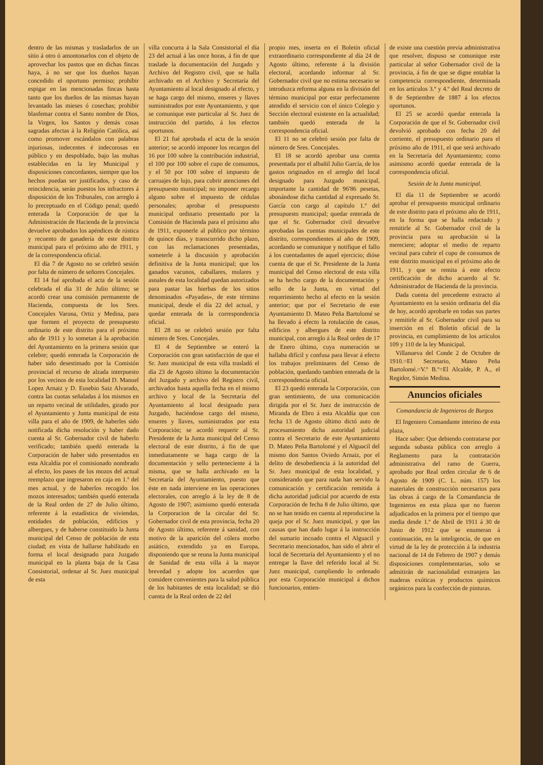dentro de las mismas y trasladarlos de un sitio á otro ó amontonarlos con el objeto de aprovechar los pastos que en dichas fincas haya, á no ser que los dueños hayan concedido el oportuno permiso; prohibir espigar en las mencionadas fincas hasta tanto que los dueños de las mismas hayan levantado las mieses ó cosechas; prohibir blasfemar contra el Santo nombre de Dios, la Virgen, los Santos y demás cosas sagradas afectas á la Religión Católica, así como promover escándalos con palabras injuriosas, indecentes é indecorosas en público y en despoblado, bajo las multas establecidas en la ley Municipal y disposiciones concordantes, siempre que los hechos puedan ser justificados, y caso de reincidencia, serán puestos los infractores á disposición de los Tribunales, con arreglo á lo preceptuado en el Código penal; quedó enterada la Corporación de que la Administración de Hacienda de la provincia devuelve aprobados los apéndices de rústica y recuento de ganadería de este distrito municipal para el próximo año de 1911, y de la correspondencia oficial.
El día 7 de Agosto no se celebró sesión por falta de número de señores Concejales.
El 14 fué aprobada el acta de la sesión celebrada el día 31 de Julio último; se acordó crear una comisión permanente de Hacienda, compuesta de los Sres. Concejales Varona, Ortiz y Medina, para que formen el proyecto de presupuesto ordinario de este distrito para el próximo año de 1911 y lo sometan á la aprobación del Ayuntamiento en la primera sesión que celebre; quedó enterada la Corporación de haber sido desestimado por la Comisión provincial el recurso de alzada interpuesto por los vecinos de esta localidad D. Manuel Lopez Arnaiz y D. Eusebio Saiz Alvarado, contra las cuotas señaladas á los mismos en un reparto vecinal de utilidades, girado por el Ayuntamiento y Junta municipal de esta villa para el año de 1909, de haberles sido notificada dicha resolución y haber dado cuenta al Sr. Gobernador civil de haberlo verificado; también quedó enterada la Corporación de haber sido presentados en esta Alcaldía por el comisionado nombrado al efecto, los pases de los mozos del actual reemplazo que ingresaron en caja en 1.º del mes actual, y de haberlos recogido los mozos interesados; también quedó enterada de la Real orden de 27 de Julio último, referente á la estadística de viviendas, entidades de población, edificios y albergues, y de haberse constituido la Junta municipal del Censo de población de esta ciudad; en vista de hallarse habilitado en forma el local designado para Juzgado municipal en la planta baja de la Casa Consistorial, ordenar al Sr. Juez municipal de esta
villa concurra á la Sala Consistorial el día 23 del actual á las once horas, á fin de que traslade la documentación del Juzgado y Archivo del Registro civil, que se halla archivado en el Archivo y Secretaría del Ayuntamiento al local designado al efecto, y se haga cargo del mismo, enseres y llaves suministrados por este Ayuntamiento, y que se comunique este particular al Sr. Juez de instrucción del partido, á los efectos oportunos.
El 21 fué aprobada el acta de la sesión anterior; se acordó imponer los recargos del 16 por 100 sobre la contribución industrial, el 100 por 100 sobre el cupo de consumos, y el 50 por 100 sobre el impuesto de carruajes de lujo, para cubrir atenciones del presupuesto municipal; no imponer recargo alguno sobre el impuesto de cédulas personales; aprobar el presupuesto municipal ordinario presentado por la Comisión de Hacienda para el próximo año de 1911, exponerle al público por término de quince días, y transcurrido dicho plazo, con las reclamaciones presentadas, someterle á la discusión y aprobación definitiva de la Junta municipal; que los ganados vacunos, caballares, mulares y asnales de esta localidad quedan autorizados para pastar las hierbas de los sitios denominados «Payadas», de este término municipal, desde el día 22 del actual, y quedar enterada de la correspondencia oficial.
El 28 no se celebró sesión por falta número de Sres. Concejales.
El 4 de Septiembre se enteró la Corporación con gran satisfacción de que el Sr. Juez municipal de esta villa trasladó el día 23 de Agosto último la documentación del Juzgado y archivo del Registro civil, archivados hasta aquella fecha en el mismo archivo y local de la Secretaría del Ayuntamiento al local designado para Juzgado, haciéndose cargo del mismo, enseres y llaves, suministrados por esta Corporación; se acordó requerir al Sr. Presidente de la Junta municipal del Censo electoral de este distrito, á fin de que inmediatamente se haga cargo de la documentación y sello perteneciente á la misma, que se halla archivado en la Secretaría del Ayuntamiento, puesto que éste en nada interviene en las operaciones electorales, con arreglo á la ley de 8 de Agosto de 1907; asimismo quedó enterada la Corporacion de la circular del Sr. Gobernador civil de esta provincia, fecha 20 de Agosto último, referente á sanidad, con motivo de la aparición del cólera morbo asiático, extendido ya en Europa, disponiendo que se reuna la Junta municipal de Sanidad de esta villa á la mayor brevedad y adopte los acuerdos que considere convenientes para la salud pública de los habitantes de esta localidad; se dió cuenta de la Real orden de 22 del
propio mes, inserta en el Boletín oficial extraordinario correspondiente al día 24 de Agosto último, referente á la división electoral, acordando informar al Sr. Gobernador civil que no estima necesario se introduzca reforma alguna en la división del término municipal por estar perfectamente atendido el servicio con el único Colegio y Sección electoral existente en la actualidad; también quedó enterada de la correspondencia oficial.
El 11 no se celebró sesión por falta de número de Sres. Concejales.
El 18 se acordó aprobar una cuenta presentada por el albañil Julio García, de los gastos originados en el arreglo del local designado para Juzgado municipal, importante la cantidad de 96'86 pesetas, abonándose dicha cantidad al expresado Sr. García con cargo al capítulo 1.º del presupuesto municipal; quedar enterada de que el Sr. Gobernador civil devuelve aprobadas las cuentas municipales de este distrito, correspondientes al año de 1909, acordando se comunique y notifique el fallo á los cuentadantes de aquel ejercicio; dióse cuenta de que el Sr. Presidente de la Junta municipal del Censo electoral de esta villa se ha hecho cargo de la documentación y sello de la Junta, en virtud del requerimiento hecho al efecto en la sesión anterior; que por el Secretario de este Ayuntamiento D. Mateo Peña Bartolomé se ha llevado á efecto la rotulación de casas, edificios y albergues de este distrito municipal, con arreglo á la Real orden de 17 de Enero último, cuya numeración se hallaba difícil y confusa para llevar á efecto los trabajos preliminares del Censo de población, quedando tambien enterada de la correspondencia oficial.
El 23 quedó enterada la Corporación, con gran sentimiento, de una comunicación dirigida por el Sr. Juez de instrucción de Miranda de Ebro á esta Alcaldía que con fecha 13 de Agosto último dictó auto de procesamiento dicha autoridad judicial contra el Secretario de este Ayuntamiento D. Mateo Peña Bartolomé y el Alguacil del mismo don Santos Oviedo Arnaiz, por el delito de desobediencia á la autoridad del Sr. Juez municipal de esta localidad, y considerando que para nada han servido la comunicación y certificación remitida á dicha autoridad judicial por acuerdo de esta Corporación de fecha 8 de Julio último, que no se han tenido en cuenta al reproducirse la queja por el Sr. Juez municipal, y que las causas que han dado lugar á la instrucción del sumario incoado contra el Alguacil y Secretario mencionados, han sido el abrir el local de Secretaría del Ayuntamiento y el no entregar la llave del referido local al Sr. Juez municipal, cumpliendo lo ordenado por esta Corporación municipal á dichos funcionarios, entien-
de existe una cuestión previa administrativa que resolver, dispuso se comunique este particular al señor Gobernador civil de la provincia, á fin de que se digne entablar la competencia correspondiente, determinada en los artículos 3.º y 4.º del Real decreto de 8 de Septiembre de 1887 á los efectos oportunos.
El 25 se acordó quedar enterada la Corporación de que el Sr. Gobernador civil devolvió aprobado con fecha 20 del corriente, el presupuesto ordinario para el próximo año de 1911, el que será archivado en la Secretaría del Ayuntamiento; como asimismo acordó quedar enterada de la correspondencia oficial.
Sesión de la Junta municipal.
El día 11 de Septiembre se acordó aprobar el presupuesto municipal ordinario de este distrito para el próximo año de 1911, en la forma que se halla redactado y remitirle al Sr. Gobernador civil de la provincia para su aprobación si la mereciere; adoptar el medio de reparto vecinal para cubrir el cupo de consumos de este distrito municipal en el próximo año de 1911, y que se remita á este efecto certificación de dicho acuerdo al Sr. Administrador de Hacienda de la provincia.
Dada cuenta del precedente extracto al Ayuntamiento en la sesión ordinaria del día de hoy, acordó aprobarle en todas sus partes y remitirle al Sr. Gobernador civil para su inserción en el Boletín oficial de la provincia, en cumplimiento de los artículos 109 y 110 de la ley Municipal.
Villanueva del Conde 2 de Octubre de 1910.=El Secretario, Mateo Peña Bartolomé.=V.º B.º=El Alcalde, P. A., el Regidor, Simón Medina.
Anuncios oficiales
Comandancia de Ingenieros de Burgos
El Ingeniero Comandante interino de esta plaza,
Hace saber: Que debiendo contratarse por segunda subasta pública con arreglo á Reglamento para la contratación administrativa del ramo de Guerra, aprobado por Real orden circular de 6 de Agosto de 1909 (C. L. núm. 157) los materiales de construcción necesarios para las obras á cargo de la Comandancia de Ingenieros en esta plaza que no fueron adjudicados en la primera por el tiempo que media desde 1.º de Abril de 1911 á 30 de Junio de 1912 que se enumeran á continuación, en la inteligencia, de que en virtud de la ley de protección á la industria nacional de 14 de Febrero de 1907 y demás disposiciones complementarias, solo se admitirán de nacionalidad extranjera las maderas exóticas y productos químicos orgánicos para la confección de pinturas.